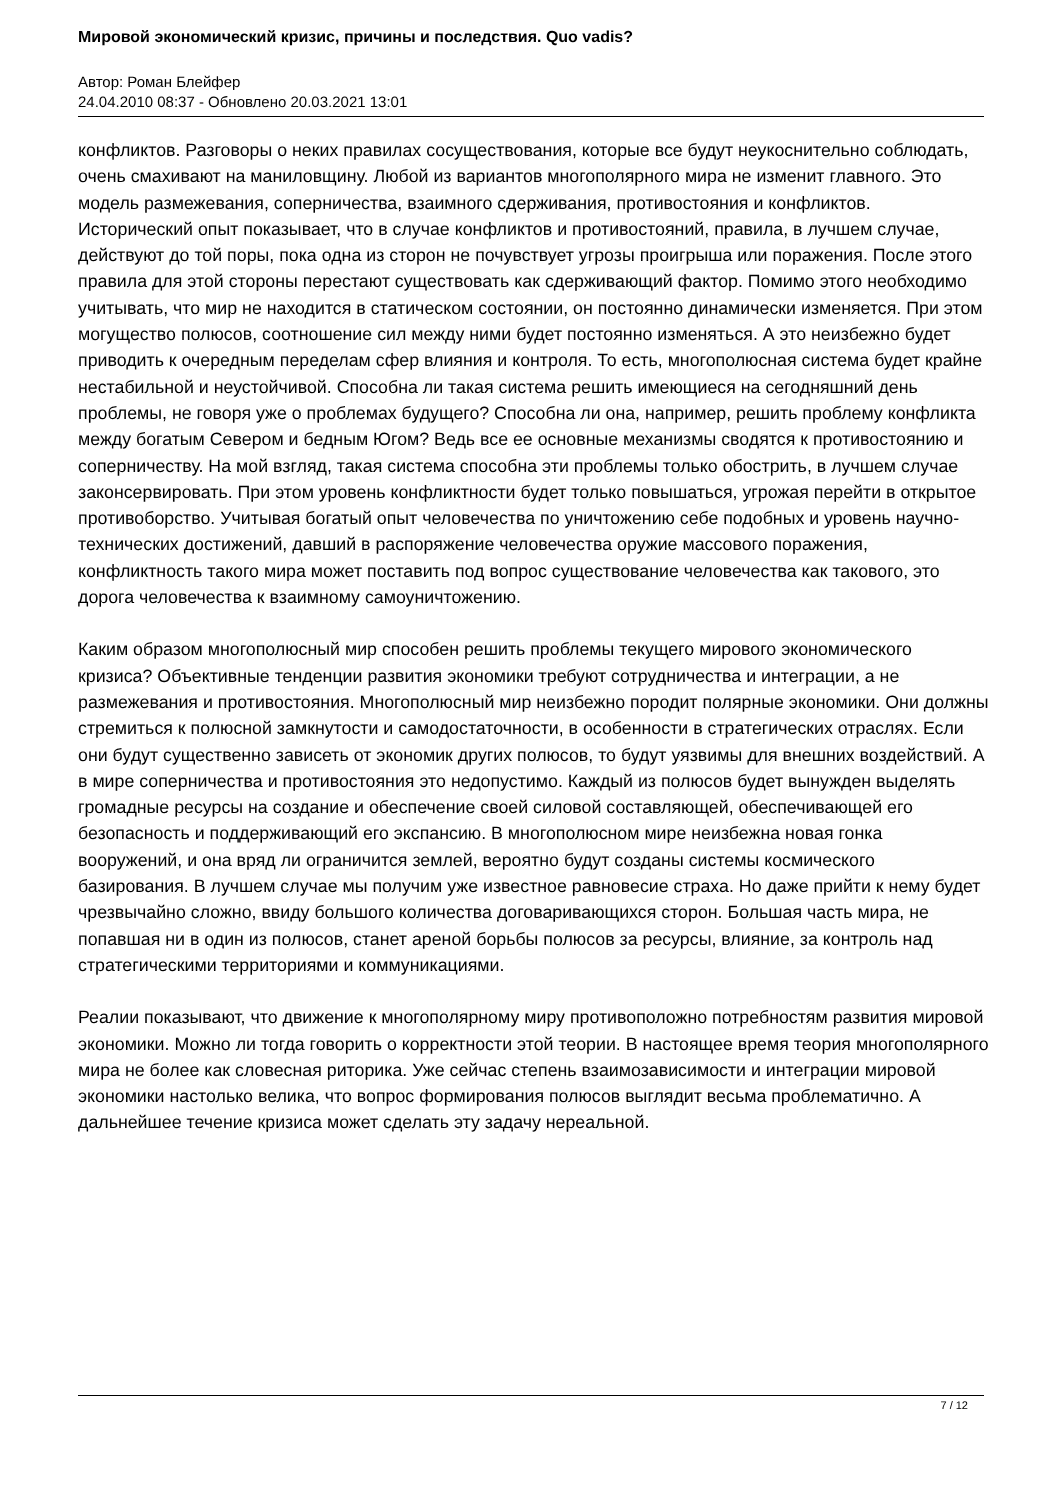Мировой экономический кризис, причины и последствия. Quo vadis?
Автор: Роман Блейфер
24.04.2010 08:37 - Обновлено 20.03.2021 13:01
конфликтов. Разговоры о неких правилах сосуществования, которые все будут неукоснительно соблюдать, очень смахивают на маниловщину. Любой из вариантов многополярного мира не изменит главного. Это модель размежевания, соперничества, взаимного сдерживания, противостояния и конфликтов. Исторический опыт показывает, что в случае конфликтов и противостояний, правила, в лучшем случае, действуют до той поры, пока одна из сторон не почувствует угрозы проигрыша или поражения. После этого правила для этой стороны перестают существовать как сдерживающий фактор. Помимо этого необходимо учитывать, что мир не находится в статическом состоянии, он постоянно динамически изменяется. При этом могущество полюсов, соотношение сил между ними будет постоянно изменяться. А это неизбежно будет приводить к очередным переделам сфер влияния и контроля. То есть, многополюсная система будет крайне нестабильной и неустойчивой. Способна ли такая система решить имеющиеся на сегодняшний день проблемы, не говоря уже о проблемах будущего? Способна ли она, например, решить проблему конфликта между богатым Севером и бедным Югом? Ведь все ее основные механизмы сводятся к противостоянию и соперничеству. На мой взгляд, такая система способна эти проблемы только обострить, в лучшем случае законсервировать. При этом уровень конфликтности будет только повышаться, угрожая перейти в открытое противоборство. Учитывая богатый опыт человечества по уничтожению себе подобных и уровень научно-технических достижений, давший в распоряжение человечества оружие массового поражения, конфликтность такого мира может поставить под вопрос существование человечества как такового, это дорога человечества к взаимному самоуничтожению.
Каким образом многополюсный мир способен решить проблемы текущего мирового экономического кризиса? Объективные тенденции развития экономики требуют сотрудничества и интеграции, а не размежевания и противостояния. Многополюсный мир неизбежно породит полярные экономики. Они должны стремиться к полюсной замкнутости и самодостаточности, в особенности в стратегических отраслях. Если они будут существенно зависеть от экономик других полюсов, то будут уязвимы для внешних воздействий. А в мире соперничества и противостояния это недопустимо. Каждый из полюсов будет вынужден выделять громадные ресурсы на создание и обеспечение своей силовой составляющей, обеспечивающей его безопасность и поддерживающий его экспансию. В многополюсном мире неизбежна новая гонка вооружений, и она вряд ли ограничится землей, вероятно будут созданы системы космического базирования. В лучшем случае мы получим уже известное равновесие страха. Но даже прийти к нему будет чрезвычайно сложно, ввиду большого количества договаривающихся сторон. Большая часть мира, не попавшая ни в один из полюсов, станет ареной борьбы полюсов за ресурсы, влияние, за контроль над стратегическими территориями и коммуникациями.
Реалии показывают, что движение к многополярному миру противоположно потребностям развития мировой экономики. Можно ли тогда говорить о корректности этой теории. В настоящее время теория многополярного мира не более как словесная риторика. Уже сейчас степень взаимозависимости и интеграции мировой экономики настолько велика, что вопрос формирования полюсов выглядит весьма проблематично. А дальнейшее течение кризиса может сделать эту задачу нереальной.
7 / 12